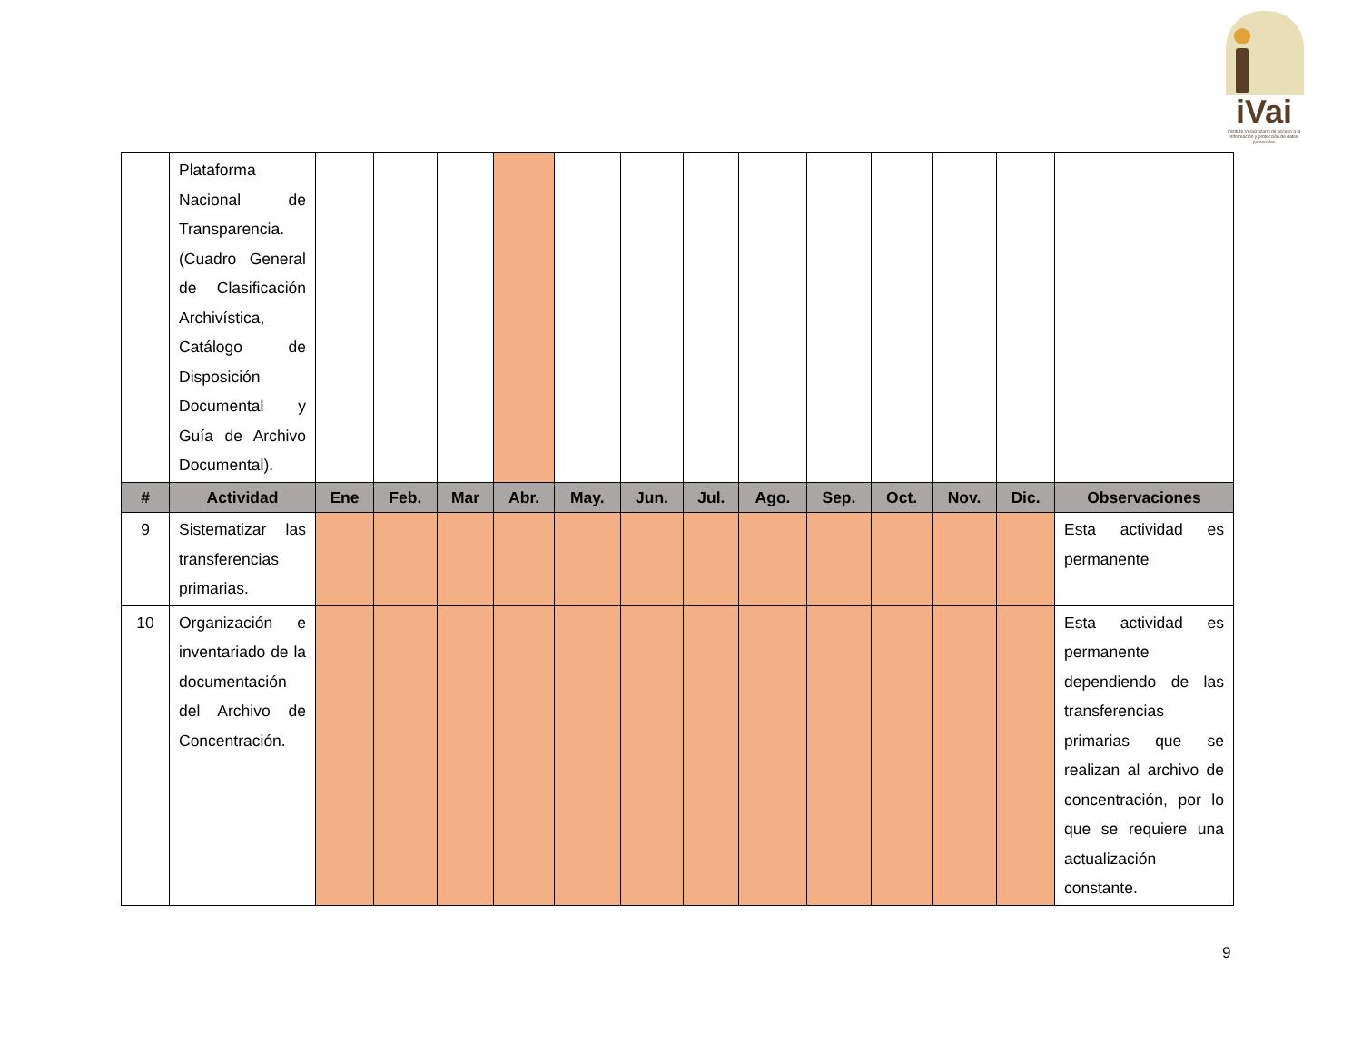iVai
Instituto Veracruzano de acceso a la información y protección de datos personales
| | Plataforma Nacional de Transparencia. (Cuadro General de Clasificación Archivística, Catálogo de Disposición Documental y Guía de Archivo Documental). | | | | | | | | | | | | | |
| # | Actividad | Ene | Feb. | Mar | Abr. | May. | Jun. | Jul. | Ago. | Sep. | Oct. | Nov. | Dic. | Observaciones |
| 9 | Sistematizar las transferencias primarias. | | | | | | | | | | | | | Esta actividad es permanente |
| 10 | Organización e inventariado de la documentación del Archivo de Concentración. | | | | | | | | | | | | | Esta actividad es permanente dependiendo de las transferencias primarias que se realizan al archivo de concentración, por lo que se requiere una actualización constante. |
9